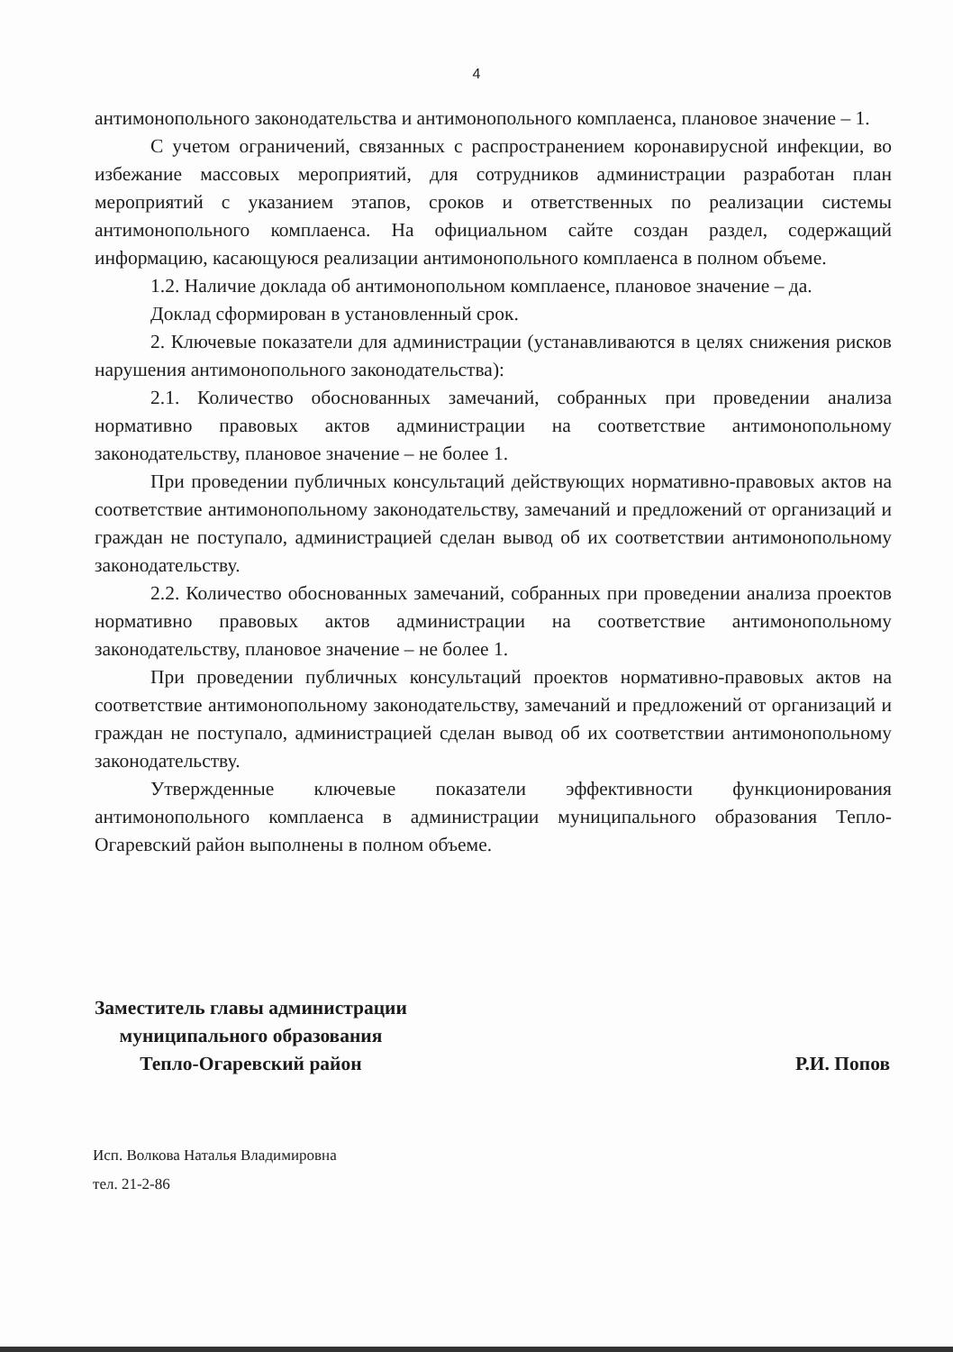4
антимонопольного законодательства и антимонопольного комплаенса, плановое значение – 1.
С учетом ограничений, связанных с распространением коронавирусной инфекции, во избежание массовых мероприятий, для сотрудников администрации разработан план мероприятий с указанием этапов, сроков и ответственных по реализации системы антимонопольного комплаенса. На официальном сайте создан раздел, содержащий информацию, касающуюся реализации антимонопольного комплаенса в полном объеме.
1.2. Наличие доклада об антимонопольном комплаенсе, плановое значение – да.
Доклад сформирован в установленный срок.
2. Ключевые показатели для администрации (устанавливаются в целях снижения рисков нарушения антимонопольного законодательства):
2.1. Количество обоснованных замечаний, собранных при проведении анализа нормативно правовых актов администрации на соответствие антимонопольному законодательству, плановое значение – не более 1.
При проведении публичных консультаций действующих нормативно-правовых актов на соответствие антимонопольному законодательству, замечаний и предложений от организаций и граждан не поступало, администрацией сделан вывод об их соответствии антимонопольному законодательству.
2.2. Количество обоснованных замечаний, собранных при проведении анализа проектов нормативно правовых актов администрации на соответствие антимонопольному законодательству, плановое значение – не более 1.
При проведении публичных консультаций проектов нормативно-правовых актов на соответствие антимонопольному законодательству, замечаний и предложений от организаций и граждан не поступало, администрацией сделан вывод об их соответствии антимонопольному законодательству.
Утвержденные ключевые показатели эффективности функционирования антимонопольного комплаенса в администрации муниципального образования Тепло-Огаревский район выполнены в полном объеме.
Заместитель главы администрации
муниципального образования
Тепло-Огаревский район
Р.И. Попов
Исп. Волкова Наталья Владимировна
тел. 21-2-86